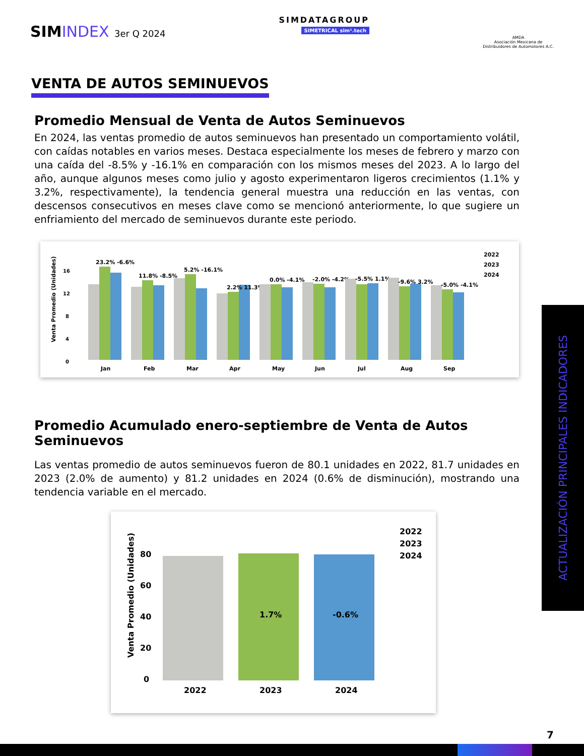SIMINDEX 3er Q 2024
SIMDATAGROUP
SIMETRICAL sim¹.tech
AMDA
Asociación Mexicana de
Distribuidores de Automotores A.C.
VENTA DE AUTOS SEMINUEVOS
Promedio Mensual de Venta de Autos Seminuevos
En 2024, las ventas promedio de autos seminuevos han presentado un comportamiento volátil, con caídas notables en varios meses. Destaca especialmente los meses de febrero y marzo con una caída del -8.5% y -16.1% en comparación con los mismos meses del 2023. A lo largo del año, aunque algunos meses como julio y agosto experimentaron ligeros crecimientos (1.1% y 3.2%, respectivamente), la tendencia general muestra una reducción en las ventas, con descensos consecutivos en meses clave como se mencionó anteriormente, lo que sugiere un enfriamiento del mercado de seminuevos durante este periodo.
Venta Promedio (Unidades)
16
12
8
4
0
23.2% -6.6%
Jan
11.8% -8.5%
Feb
5.2% -16.1%
Mar
2.2% 11.3%
Apr
0.0% -4.1%
May
-2.0% -4.2%
Jun
-5.5% 1.1%
Jul
-9.6% 3.2%
Aug
-5.0% -4.1%
Sep
2022
2023
2024
Promedio Acumulado enero-septiembre de Venta de Autos Seminuevos
Las ventas promedio de autos seminuevos fueron de 80.1 unidades en 2022, 81.7 unidades en 2023 (2.0% de aumento) y 81.2 unidades en 2024 (0.6% de disminución), mostrando una tendencia variable en el mercado.
Venta Promedio (Unidades)
80
60
40
20
0
1.7%
-0.6%
2022
2023
2024
2022
2023
2024
ACTUALIZACIÓN PRINCIPALES INDICADORES
7